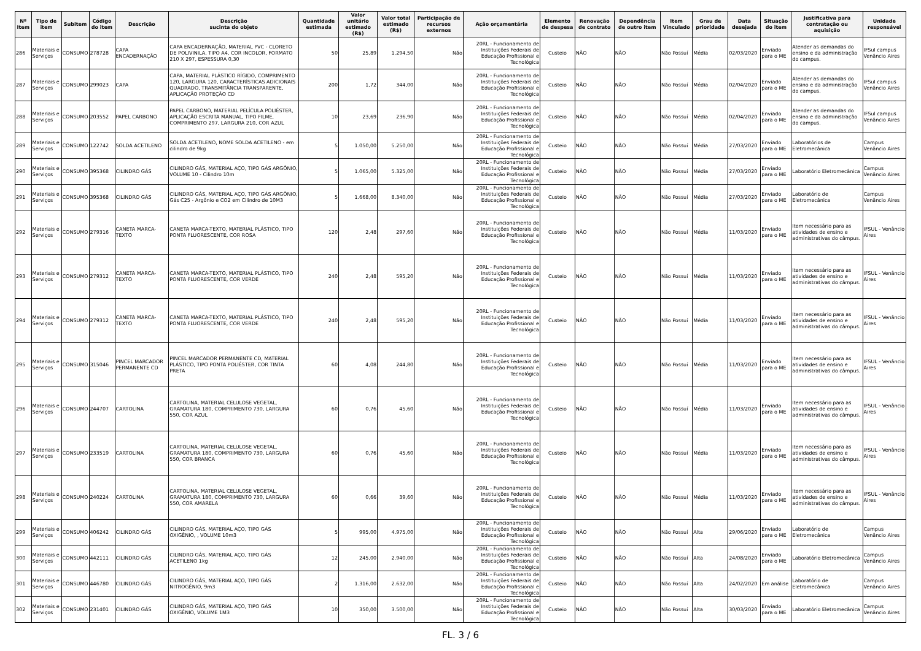| Nº Item | Tipo de item | Subitem | Código do item | Descrição | Descrição sucinta do objeto | Quantidade estimada | Valor unitário estimado (R$) | Valor total estimado (R$) | Participação de recursos externos | Ação orçamentária | Elemento de despesa | Renovação de contrato | Dependência de outro item | Item Vinculado | Grau de prioridade | Data desejada | Situação do item | Justificativa para contratação ou aquisição | Unidade responsável |
| --- | --- | --- | --- | --- | --- | --- | --- | --- | --- | --- | --- | --- | --- | --- | --- | --- | --- | --- | --- |
| 286 | Materiais e Serviços | CONSUMO | 278728 | CAPA ENCADERNAÇÃO | CAPA ENCADERNAÇÃO, MATERIAL PVC - CLORETO DE POLIVINILA, TIPO A4, COR INCOLOR, FORMATO 210 X 297, ESPESSURA 0,30 | 50 | 25,89 | 1.294,50 | Não | 20RL - Funcionamento de Instituições Federais de Educação Profissional e Tecnológica | Custeio | NÃO | NÃO | Não Possuí | Média | 02/03/2020 | Enviado para o ME | Atender as demandas do ensino e da administração do campus. | IFSul campus Venâncio Aires |
| 287 | Materiais e Serviços | CONSUMO | 299023 | CAPA | CAPA, MATERIAL PLÁSTICO RÍGIDO, COMPRIMENTO 120, LARGURA 120, CARACTERÍSTICAS ADICIONAIS QUADRADO, TRANSMITÂNCIA TRANSPARENTE, APLICAÇÃO PROTEÇÃO CD | 200 | 1,72 | 344,00 | Não | 20RL - Funcionamento de Instituições Federais de Educação Profissional e Tecnológica | Custeio | NÃO | NÃO | Não Possuí | Média | 02/04/2020 | Enviado para o ME | Atender as demandas do ensino e da administração do campus. | IFSul campus Venâncio Aires |
| 288 | Materiais e Serviços | CONSUMO | 203552 | PAPEL CARBONO | PAPEL CARBONO, MATERIAL PELÍCULA POLIÉSTER, APLICAÇÃO ESCRITA MANUAL, TIPO FILME, COMPRIMENTO 297, LARGURA 210, COR AZUL | 10 | 23,69 | 236,90 | Não | 20RL - Funcionamento de Instituições Federais de Educação Profissional e Tecnológica | Custeio | NÃO | NÃO | Não Possuí | Média | 02/04/2020 | Enviado para o ME | Atender as demandas do ensino e da administração do campus. | IFSul campus Venâncio Aires |
| 289 | Materiais e Serviços | CONSUMO | 122742 | SOLDA ACETILENO | SOLDA ACETILENO, NOME SOLDA ACETILENO - em cilindro de 9kg | 5 | 1.050,00 | 5.250,00 | Não | 20RL - Funcionamento de Instituições Federais de Educação Profissional e Tecnológica | Custeio | NÃO | NÃO | Não Possuí | Média | 27/03/2020 | Enviado para o ME | Laboratórios de Eletromecânica | Campus Venâncio Aires |
| 290 | Materiais e Serviços | CONSUMO | 395368 | CILINDRO GÁS | CILINDRO GÁS, MATERIAL AÇO, TIPO GÁS ARGÔNIO, VOLUME 10 - Cilindro 10m | 5 | 1.065,00 | 5.325,00 | Não | 20RL - Funcionamento de Instituições Federais de Educação Profissional e Tecnológica | Custeio | NÃO | NÃO | Não Possuí | Média | 27/03/2020 | Enviado para o ME | Laboratório Eletromecânica | Campus Venâncio Aires |
| 291 | Materiais e Serviços | CONSUMO | 395368 | CILINDRO GÁS | CILINDRO GÁS, MATERIAL AÇO, TIPO GÁS ARGÔNIO, Gás C25 - Argônio e CO2 em Cilindro de 10M3 | 5 | 1.668,00 | 8.340,00 | Não | 20RL - Funcionamento de Instituições Federais de Educação Profissional e Tecnológica | Custeio | NÃO | NÃO | Não Possuí | Média | 27/03/2020 | Enviado para o ME | Laboratório de Eletromecânica | Campus Venâncio Aires |
| 292 | Materiais e Serviços | CONSUMO | 279316 | CANETA MARCA-TEXTO | CANETA MARCA-TEXTO, MATERIAL PLÁSTICO, TIPO PONTA FLUORESCENTE, COR ROSA | 120 | 2,48 | 297,60 | Não | 20RL - Funcionamento de Instituições Federais de Educação Profissional e Tecnológica | Custeio | NÃO | NÃO | Não Possuí | Média | 11/03/2020 | Enviado para o ME | Item necessário para as atividades de ensino e administrativas do câmpus. | IFSUL - Venâncio Aires |
| 293 | Materiais e Serviços | CONSUMO | 279312 | CANETA MARCA-TEXTO | CANETA MARCA-TEXTO, MATERIAL PLÁSTICO, TIPO PONTA FLUORESCENTE, COR VERDE | 240 | 2,48 | 595,20 | Não | 20RL - Funcionamento de Instituições Federais de Educação Profissional e Tecnológica | Custeio | NÃO | NÃO | Não Possuí | Média | 11/03/2020 | Enviado para o ME | Item necessário para as atividades de ensino e administrativas do câmpus. | IFSUL - Venâncio Aires |
| 294 | Materiais e Serviços | CONSUMO | 279312 | CANETA MARCA-TEXTO | CANETA MARCA-TEXTO, MATERIAL PLÁSTICO, TIPO PONTA FLUORESCENTE, COR VERDE | 240 | 2,48 | 595,20 | Não | 20RL - Funcionamento de Instituições Federais de Educação Profissional e Tecnológica | Custeio | NÃO | NÃO | Não Possuí | Média | 11/03/2020 | Enviado para o ME | Item necessário para as atividades de ensino e administrativas do câmpus. | IFSUL - Venâncio Aires |
| 295 | Materiais e Serviços | CONSUMO | 315046 | PINCEL MARCADOR PERMANENTE CD | PINCEL MARCADOR PERMANENTE CD, MATERIAL PLÁSTICO, TIPO PONTA POLIÉSTER, COR TINTA PRETA | 60 | 4,08 | 244,80 | Não | 20RL - Funcionamento de Instituições Federais de Educação Profissional e Tecnológica | Custeio | NÃO | NÃO | Não Possuí | Média | 11/03/2020 | Enviado para o ME | Item necessário para as atividades de ensino e administrativas do câmpus. | IFSUL - Venâncio Aires |
| 296 | Materiais e Serviços | CONSUMO | 244707 | CARTOLINA | CARTOLINA, MATERIAL CELULOSE VEGETAL, GRAMATURA 180, COMPRIMENTO 730, LARGURA 550, COR AZUL | 60 | 0,76 | 45,60 | Não | 20RL - Funcionamento de Instituições Federais de Educação Profissional e Tecnológica | Custeio | NÃO | NÃO | Não Possuí | Média | 11/03/2020 | Enviado para o ME | Item necessário para as atividades de ensino e administrativas do câmpus. | IFSUL - Venâncio Aires |
| 297 | Materiais e Serviços | CONSUMO | 233519 | CARTOLINA | CARTOLINA, MATERIAL CELULOSE VEGETAL, GRAMATURA 180, COMPRIMENTO 730, LARGURA 550, COR BRANCA | 60 | 0,76 | 45,60 | Não | 20RL - Funcionamento de Instituições Federais de Educação Profissional e Tecnológica | Custeio | NÃO | NÃO | Não Possuí | Média | 11/03/2020 | Enviado para o ME | Item necessário para as atividades de ensino e administrativas do câmpus. | IFSUL - Venâncio Aires |
| 298 | Materiais e Serviços | CONSUMO | 240224 | CARTOLINA | CARTOLINA, MATERIAL CELULOSE VEGETAL, GRAMATURA 180, COMPRIMENTO 730, LARGURA 550, COR AMARELA | 60 | 0,66 | 39,60 | Não | 20RL - Funcionamento de Instituições Federais de Educação Profissional e Tecnológica | Custeio | NÃO | NÃO | Não Possuí | Média | 11/03/2020 | Enviado para o ME | Item necessário para as atividades de ensino e administrativas do câmpus. | IFSUL - Venâncio Aires |
| 299 | Materiais e Serviços | CONSUMO | 406242 | CILINDRO GÁS | CILINDRO GÁS, MATERIAL AÇO, TIPO GÁS OXIGÊNIO, , VOLUME 10m3 | 5 | 995,00 | 4.975,00 | Não | 20RL - Funcionamento de Instituições Federais de Educação Profissional e Tecnológica | Custeio | NÃO | NÃO | Não Possuí | Alta | 29/06/2020 | Enviado para o ME | Laboratório de Eletromecânica | Campus Venâncio Aires |
| 300 | Materiais e Serviços | CONSUMO | 442111 | CILINDRO GÁS | CILINDRO GÁS, MATERIAL AÇO, TIPO GÁS ACETILENO 1kg | 12 | 245,00 | 2.940,00 | Não | 20RL - Funcionamento de Instituições Federais de Educação Profissional e Tecnológica | Custeio | NÃO | NÃO | Não Possuí | Alta | 24/08/2020 | Enviado para o ME | Laboratório Eletromecânica | Campus Venâncio Aires |
| 301 | Materiais e Serviços | CONSUMO | 446780 | CILINDRO GÁS | CILINDRO GÁS, MATERIAL AÇO, TIPO GÁS NITROGÊNIO, 9m3 | 2 | 1.316,00 | 2.632,00 | Não | 20RL - Funcionamento de Instituições Federais de Educação Profissional e Tecnológica | Custeio | NÃO | NÃO | Não Possuí | Alta | 24/02/2020 | Em análise | Laboratório de Eletromecânica | Campus Venâncio Aires |
| 302 | Materiais e Serviços | CONSUMO | 231401 | CILINDRO GÁS | CILINDRO GÁS, MATERIAL AÇO, TIPO GÁS OXIGÊNIO, VOLUME 1M3 | 10 | 350,00 | 3.500,00 | Não | 20RL - Funcionamento de Instituições Federais de Educação Profissional e Tecnológica | Custeio | NÃO | NÃO | Não Possuí | Alta | 30/03/2020 | Enviado para o ME | Laboratório Eletromecânica | Campus Venâncio Aires |
FL. 3 / 6